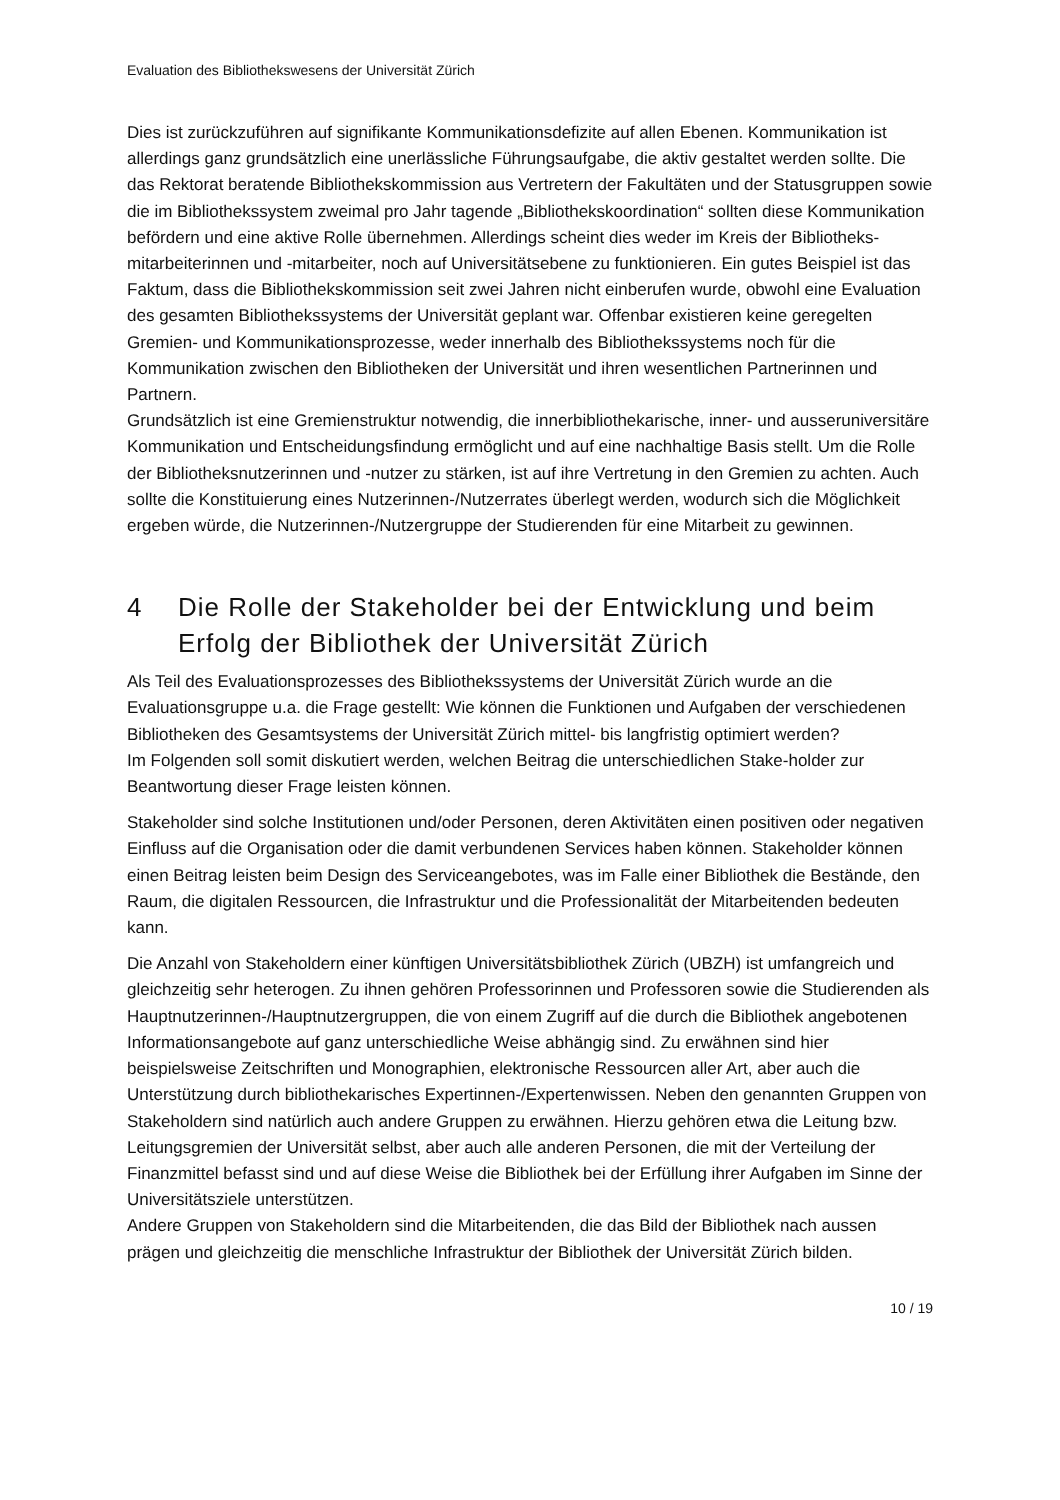Evaluation des Bibliothekswesens der Universität Zürich
Dies ist zurückzuführen auf signifikante Kommunikationsdefizite auf allen Ebenen. Kommunikation ist allerdings ganz grundsätzlich eine unerlässliche Führungsaufgabe, die aktiv gestaltet werden sollte. Die das Rektorat beratende Bibliothekskommission aus Vertretern der Fakultäten und der Statusgruppen sowie die im Bibliothekssystem zweimal pro Jahr tagende „Bibliothekskoordination“ sollten diese Kommunikation befördern und eine aktive Rolle übernehmen. Allerdings scheint dies weder im Kreis der Bibliotheks-mitarbeiterinnen und -mitarbeiter, noch auf Universitätsebene zu funktionieren. Ein gutes Beispiel ist das Faktum, dass die Bibliothekskommission seit zwei Jahren nicht einberufen wurde, obwohl eine Evaluation des gesamten Bibliothekssystems der Universität geplant war. Offenbar existieren keine geregelten Gremien- und Kommunikationsprozesse, weder innerhalb des Bibliothekssystems noch für die Kommunikation zwischen den Bibliotheken der Universität und ihren wesentlichen Partnerinnen und Partnern.
Grundsätzlich ist eine Gremienstruktur notwendig, die innerbibliothekarische, inner- und ausseruniversitäre Kommunikation und Entscheidungsfindung ermöglicht und auf eine nachhaltige Basis stellt. Um die Rolle der Bibliotheksnutzerinnen und -nutzer zu stärken, ist auf ihre Vertretung in den Gremien zu achten. Auch sollte die Konstituierung eines Nutzerinnen-/Nutzerrates überlegt werden, wodurch sich die Möglichkeit ergeben würde, die Nutzerinnen-/Nutzergruppe der Studierenden für eine Mitarbeit zu gewinnen.
4 Die Rolle der Stakeholder bei der Entwicklung und beim Erfolg der Bibliothek der Universität Zürich
Als Teil des Evaluationsprozesses des Bibliothekssystems der Universität Zürich wurde an die Evaluationsgruppe u.a. die Frage gestellt: Wie können die Funktionen und Aufgaben der verschiedenen Bibliotheken des Gesamtsystems der Universität Zürich mittel- bis langfristig optimiert werden?
Im Folgenden soll somit diskutiert werden, welchen Beitrag die unterschiedlichen Stake-holder zur Beantwortung dieser Frage leisten können.
Stakeholder sind solche Institutionen und/oder Personen, deren Aktivitäten einen positiven oder negativen Einfluss auf die Organisation oder die damit verbundenen Services haben können. Stakeholder können einen Beitrag leisten beim Design des Serviceangebotes, was im Falle einer Bibliothek die Bestände, den Raum, die digitalen Ressourcen, die Infrastruktur und die Professionalität der Mitarbeitenden bedeuten kann.
Die Anzahl von Stakeholdern einer künftigen Universitätsbibliothek Zürich (UBZH) ist umfangreich und gleichzeitig sehr heterogen. Zu ihnen gehören Professorinnen und Professoren sowie die Studierenden als Hauptnutzerinnen-/Hauptnutzergruppen, die von einem Zugriff auf die durch die Bibliothek angebotenen Informationsangebote auf ganz unterschiedliche Weise abhängig sind. Zu erwähnen sind hier beispielsweise Zeitschriften und Monographien, elektronische Ressourcen aller Art, aber auch die Unterstützung durch bibliothekarisches Expertinnen-/Expertenwissen. Neben den genannten Gruppen von Stakeholdern sind natürlich auch andere Gruppen zu erwähnen. Hierzu gehören etwa die Leitung bzw. Leitungsgremien der Universität selbst, aber auch alle anderen Personen, die mit der Verteilung der Finanzmittel befasst sind und auf diese Weise die Bibliothek bei der Erfüllung ihrer Aufgaben im Sinne der Universitätsziele unterstützen.
Andere Gruppen von Stakeholdern sind die Mitarbeitenden, die das Bild der Bibliothek nach aussen prägen und gleichzeitig die menschliche Infrastruktur der Bibliothek der Universität Zürich bilden.
10 / 19